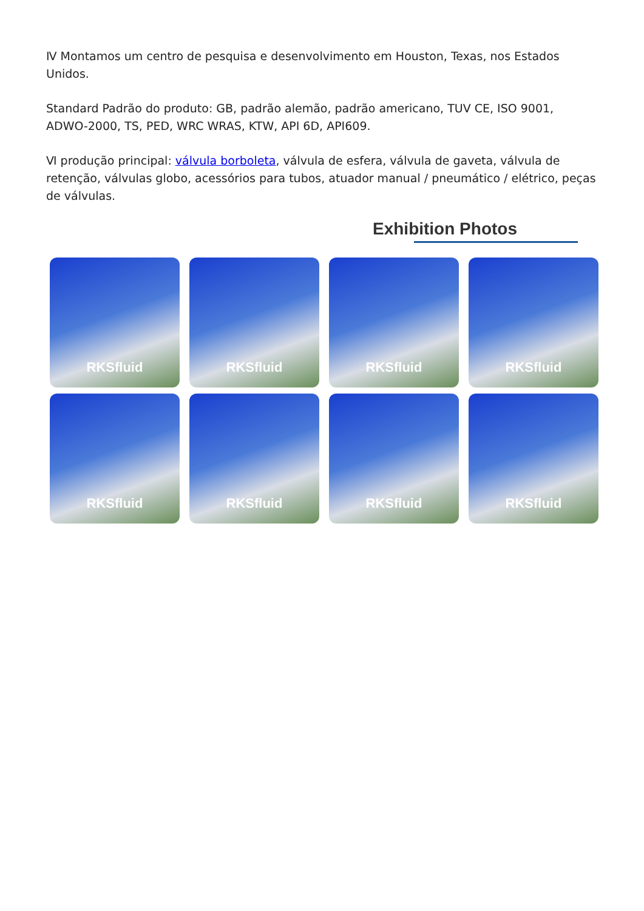Ⅳ Montamos um centro de pesquisa e desenvolvimento em Houston, Texas, nos Estados Unidos.
Standard Padrão do produto: GB, padrão alemão, padrão americano, TUV CE, ISO 9001, ADWO-2000, TS, PED, WRC WRAS, KTW, API 6D, API609.
Ⅵ produção principal: válvula borboleta, válvula de esfera, válvula de gaveta, válvula de retenção, válvulas globo, acessórios para tubos, atuador manual / pneumático / elétrico, peças de válvulas.
Exhibition Photos
RKSfluid
RKSfluid
RKSfluid
RKSfluid
RKSfluid
RKSfluid
RKSfluid
RKSfluid